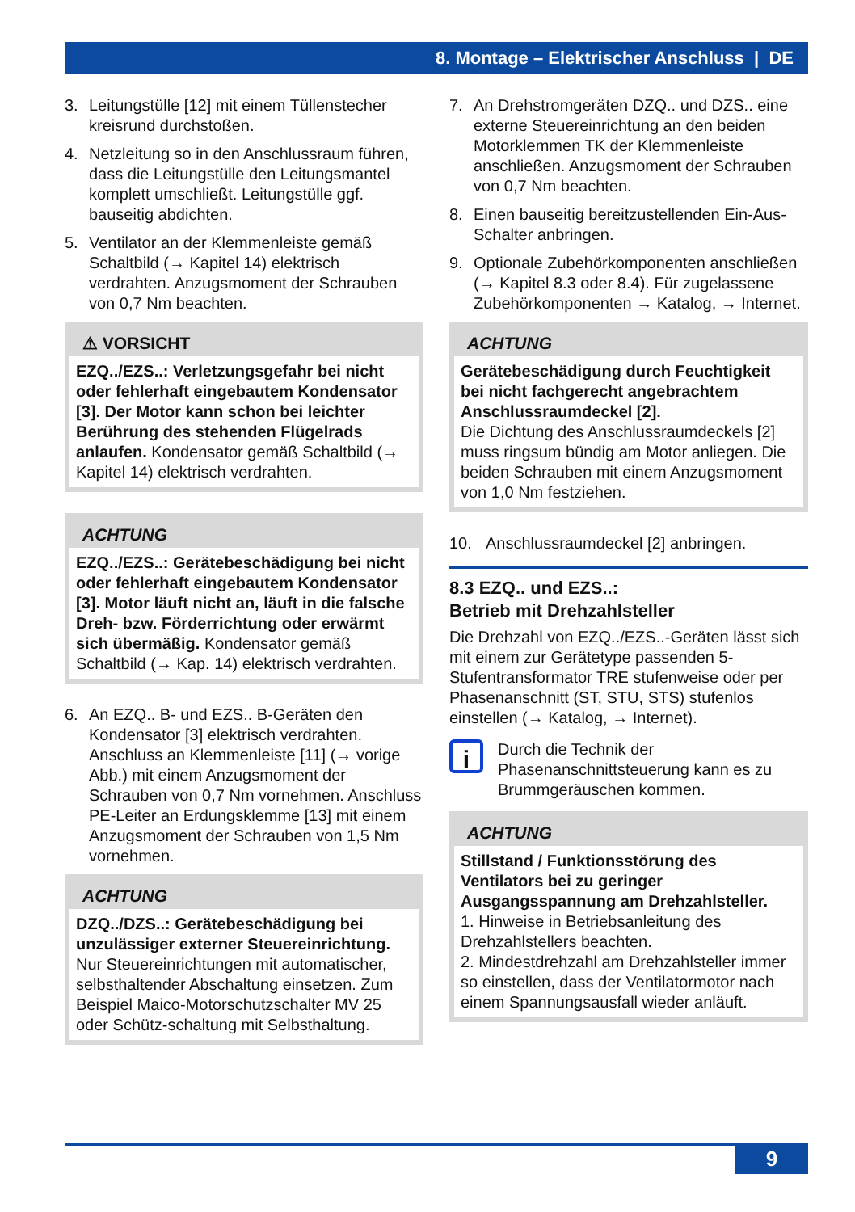8. Montage – Elektrischer Anschluss | DE
3. Leitungstülle [12] mit einem Tüllenstecher kreisrund durchstoßen.
4. Netzleitung so in den Anschlussraum führen, dass die Leitungstülle den Leitungsmantel komplett umschließt. Leitungstülle ggf. bauseitig abdichten.
5. Ventilator an der Klemmenleiste gemäß Schaltbild (→ Kapitel 14) elektrisch verdrahten. Anzugsmoment der Schrauben von 0,7 Nm beachten.
⚠ VORSICHT
EZQ../EZS..: Verletzungsgefahr bei nicht oder fehlerhaft eingebautem Kondensator [3]. Der Motor kann schon bei leichter Berührung des stehenden Flügelrads anlaufen. Kondensator gemäß Schaltbild (→ Kapitel 14) elektrisch verdrahten.
ACHTUNG
EZQ../EZS..: Gerätebeschädigung bei nicht oder fehlerhaft eingebautem Kondensator [3]. Motor läuft nicht an, läuft in die falsche Dreh- bzw. Förderrichtung oder erwärmt sich übermäßig. Kondensator gemäß Schaltbild (→ Kap. 14) elektrisch verdrahten.
6. An EZQ.. B- und EZS.. B-Geräten den Kondensator [3] elektrisch verdrahten. Anschluss an Klemmenleiste [11] (→ vorige Abb.) mit einem Anzugsmoment der Schrauben von 0,7 Nm vornehmen. Anschluss PE-Leiter an Erdungsklemme [13] mit einem Anzugsmoment der Schrauben von 1,5 Nm vornehmen.
ACHTUNG
DZQ../DZS..: Gerätebeschädigung bei unzulässiger externer Steuereinrichtung. Nur Steuereinrichtungen mit automatischer, selbsthaltender Abschaltung einsetzen. Zum Beispiel Maico-Motorschutzschalter MV 25 oder Schütz-schaltung mit Selbsthaltung.
7. An Drehstromgeräten DZQ.. und DZS.. eine externe Steuereinrichtung an den beiden Motorklemmen TK der Klemmenleiste anschließen. Anzugsmoment der Schrauben von 0,7 Nm beachten.
8. Einen bauseitig bereitzustellenden Ein-Aus-Schalter anbringen.
9. Optionale Zubehörkomponenten anschließen (→ Kapitel 8.3 oder 8.4). Für zugelassene Zubehörkomponenten → Katalog, → Internet.
ACHTUNG
Gerätebeschädigung durch Feuchtigkeit bei nicht fachgerecht angebrachtem Anschlussraumdeckel [2].
Die Dichtung des Anschlussraumdeckels [2] muss ringsum bündig am Motor anliegen. Die beiden Schrauben mit einem Anzugsmoment von 1,0 Nm festziehen.
10. Anschlussraumdeckel [2] anbringen.
8.3 EZQ.. und EZS..:
Betrieb mit Drehzahlsteller
Die Drehzahl von EZQ../EZS..-Geräten lässt sich mit einem zur Gerätetype passenden 5-Stufentransformator TRE stufenweise oder per Phasenanschnitt (ST, STU, STS) stufenlos einstellen (→ Katalog, → Internet).
i
Durch die Technik der Phasenanschnittsteuerung kann es zu Brummgeräuschen kommen.
ACHTUNG
Stillstand / Funktionsstörung des Ventilators bei zu geringer Ausgangsspannung am Drehzahlsteller.
1. Hinweise in Betriebsanleitung des Drehzahlstellers beachten.
2. Mindestdrehzahl am Drehzahlsteller immer so einstellen, dass der Ventilatormotor nach einem Spannungsausfall wieder anläuft.
9